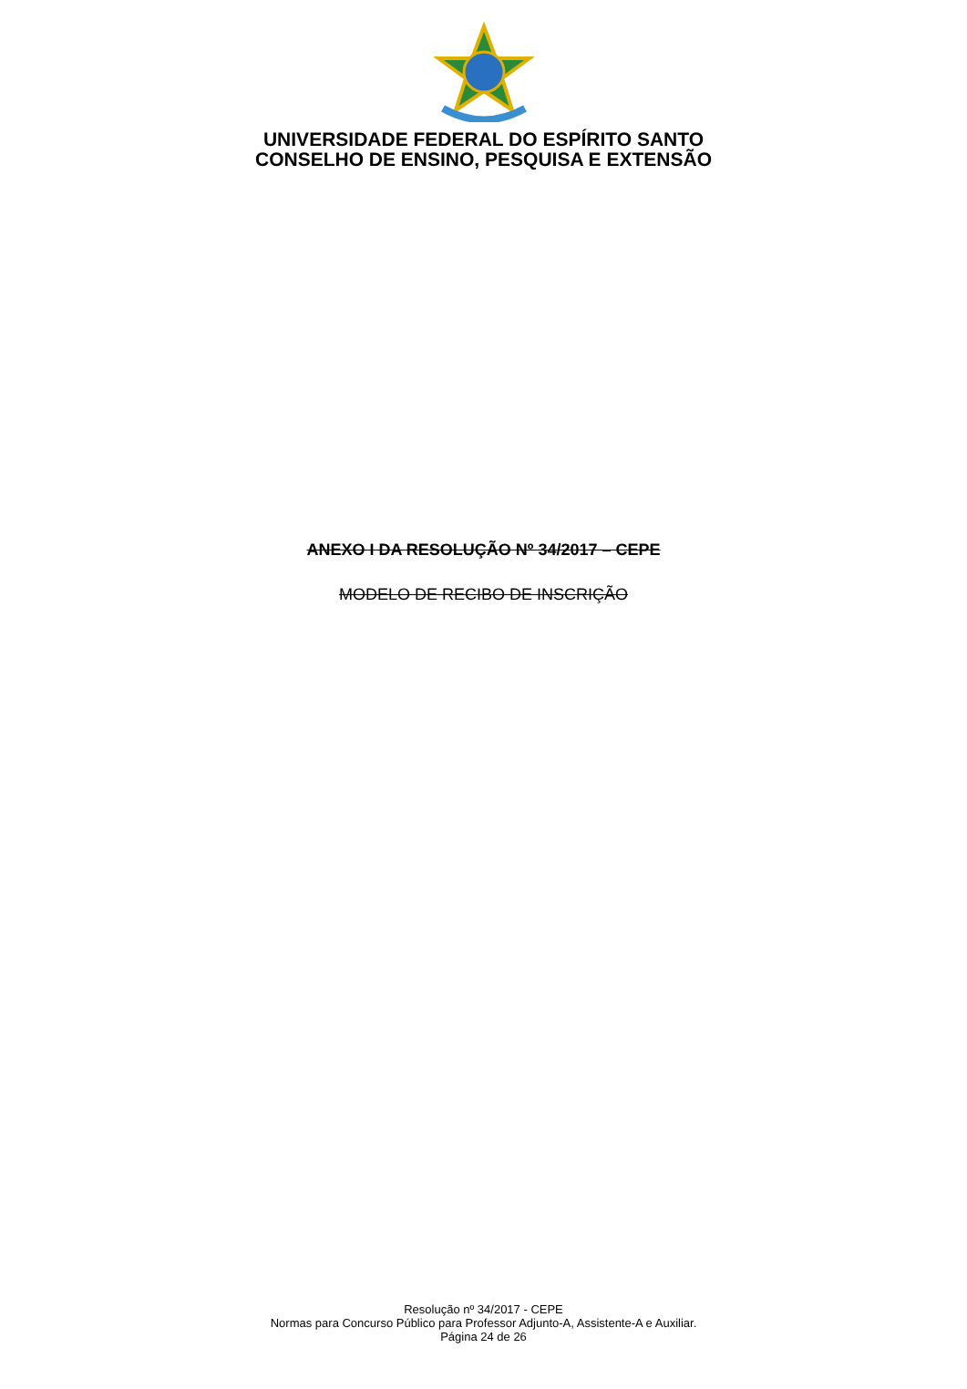UNIVERSIDADE FEDERAL DO ESPÍRITO SANTO
CONSELHO DE ENSINO, PESQUISA E EXTENSÃO
ANEXO I DA RESOLUÇÃO Nº 34/2017 – CEPE
MODELO DE RECIBO DE INSCRIÇÃO
Resolução nº 34/2017 - CEPE
Normas para Concurso Público para Professor Adjunto-A, Assistente-A e Auxiliar.
Página 24 de 26